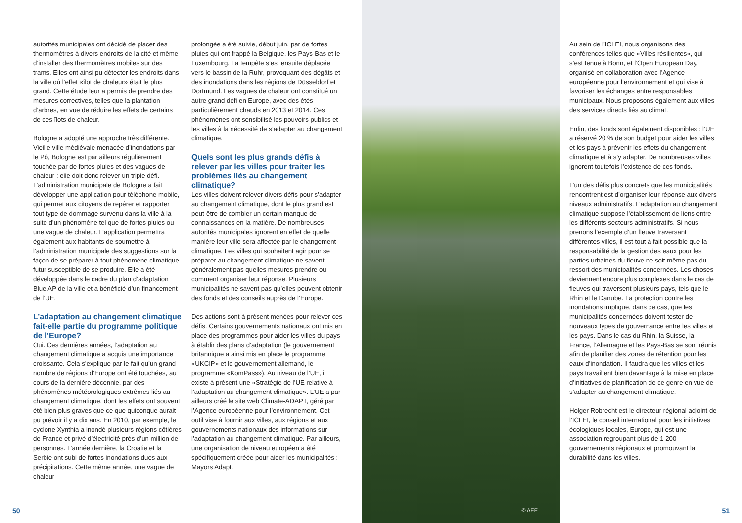autorités municipales ont décidé de placer des thermomètres à divers endroits de la cité et même d’installer des thermomètres mobiles sur des trams. Elles ont ainsi pu détecter les endroits dans la ville où l’effet «îlot de chaleur» était le plus grand. Cette étude leur a permis de prendre des mesures correctives, telles que la plantation d’arbres, en vue de réduire les effets de certains de ces îlots de chaleur.
Bologne a adopté une approche très différente. Vieille ville médiévale menacée d’inondations par le Pô, Bologne est par ailleurs régulièrement touchée par de fortes pluies et des vagues de chaleur : elle doit donc relever un triple défi. L’administration municipale de Bologne a fait développer une application pour téléphone mobile, qui permet aux citoyens de repérer et rapporter tout type de dommage survenu dans la ville à la suite d’un phénomène tel que de fortes pluies ou une vague de chaleur. L’application permettra également aux habitants de soumettre à l’administration municipale des suggestions sur la façon de se préparer à tout phénomène climatique futur susceptible de se produire. Elle a été développée dans le cadre du plan d’adaptation Blue AP de la ville et a bénéficié d’un financement de l’UE.
L’adaptation au changement climatique fait-elle partie du programme politique de l’Europe?
Oui. Ces dernières années, l’adaptation au changement climatique a acquis une importance croissante. Cela s’explique par le fait qu’un grand nombre de régions d’Europe ont été touchées, au cours de la dernière décennie, par des phénomènes météorologiques extrêmes liés au changement climatique, dont les effets ont souvent été bien plus graves que ce que quiconque aurait pu prévoir il y a dix ans. En 2010, par exemple, le cyclone Xynthia a inondé plusieurs régions côtières de France et privé d’électricité près d’un million de personnes. L’année dernière, la Croatie et la Serbie ont subi de fortes inondations dues aux précipitations. Cette même année, une vague de chaleur
prolongée a été suivie, début juin, par de fortes pluies qui ont frappé la Belgique, les Pays-Bas et le Luxembourg. La tempête s’est ensuite déplacée vers le bassin de la Ruhr, provoquant des dégâts et des inondations dans les régions de Düsseldorf et Dortmund. Les vagues de chaleur ont constitué un autre grand défi en Europe, avec des étés particulièrement chauds en 2013 et 2014. Ces phénomènes ont sensibilisé les pouvoirs publics et les villes à la nécessité de s’adapter au changement climatique.
Quels sont les plus grands défis à relever par les villes pour traiter les problèmes liés au changement climatique?
Les villes doivent relever divers défis pour s’adapter au changement climatique, dont le plus grand est peut-être de combler un certain manque de connaissances en la matière. De nombreuses autorités municipales ignorent en effet de quelle manière leur ville sera affectée par le changement climatique. Les villes qui souhaitent agir pour se préparer au changement climatique ne savent généralement pas quelles mesures prendre ou comment organiser leur réponse. Plusieurs municipalités ne savent pas qu’elles peuvent obtenir des fonds et des conseils auprès de l’Europe.
Des actions sont à présent menées pour relever ces défis. Certains gouvernements nationaux ont mis en place des programmes pour aider les villes du pays à établir des plans d’adaptation (le gouvernement britannique a ainsi mis en place le programme «UKCIP» et le gouvernement allemand, le programme «KomPass»). Au niveau de l’UE, il existe à présent une «Stratégie de l’UE relative à l’adaptation au changement climatique». L’UE a par ailleurs créé le site web Climate-ADAPT, géré par l’Agence européenne pour l’environnement. Cet outil vise à fournir aux villes, aux régions et aux gouvernements nationaux des informations sur l’adaptation au changement climatique. Par ailleurs, une organisation de niveau européen a été spécifiquement créée pour aider les municipalités : Mayors Adapt.
© AEE
Au sein de l’ICLEI, nous organisons des conférences telles que «Villes résilientes», qui s’est tenue à Bonn, et l’Open European Day, organisé en collaboration avec l’Agence européenne pour l’environnement et qui vise à favoriser les échanges entre responsables municipaux. Nous proposons également aux villes des services directs liés au climat.
Enfin, des fonds sont également disponibles : l’UE a réservé 20 % de son budget pour aider les villes et les pays à prévenir les effets du changement climatique et à s’y adapter. De nombreuses villes ignorent toutefois l’existence de ces fonds.
L’un des défis plus concrets que les municipalités rencontrent est d’organiser leur réponse aux divers niveaux administratifs. L’adaptation au changement climatique suppose l’établissement de liens entre les différents secteurs administratifs. Si nous prenons l’exemple d’un fleuve traversant différentes villes, il est tout à fait possible que la responsabilité de la gestion des eaux pour les parties urbaines du fleuve ne soit même pas du ressort des municipalités concernées. Les choses deviennent encore plus complexes dans le cas de fleuves qui traversent plusieurs pays, tels que le Rhin et le Danube. La protection contre les inondations implique, dans ce cas, que les municipalités concernées doivent tester de nouveaux types de gouvernance entre les villes et les pays. Dans le cas du Rhin, la Suisse, la France, l’Allemagne et les Pays-Bas se sont réunis afin de planifier des zones de rétention pour les eaux d’inondation. Il faudra que les villes et les pays travaillent bien davantage à la mise en place d’initiatives de planification de ce genre en vue de s’adapter au changement climatique.
Holger Robrecht est le directeur régional adjoint de l’ICLEI, le conseil international pour les initiatives écologiques locales, Europe, qui est une association regroupant plus de 1 200 gouvernements régionaux et promouvant la durabilité dans les villes.
50 51